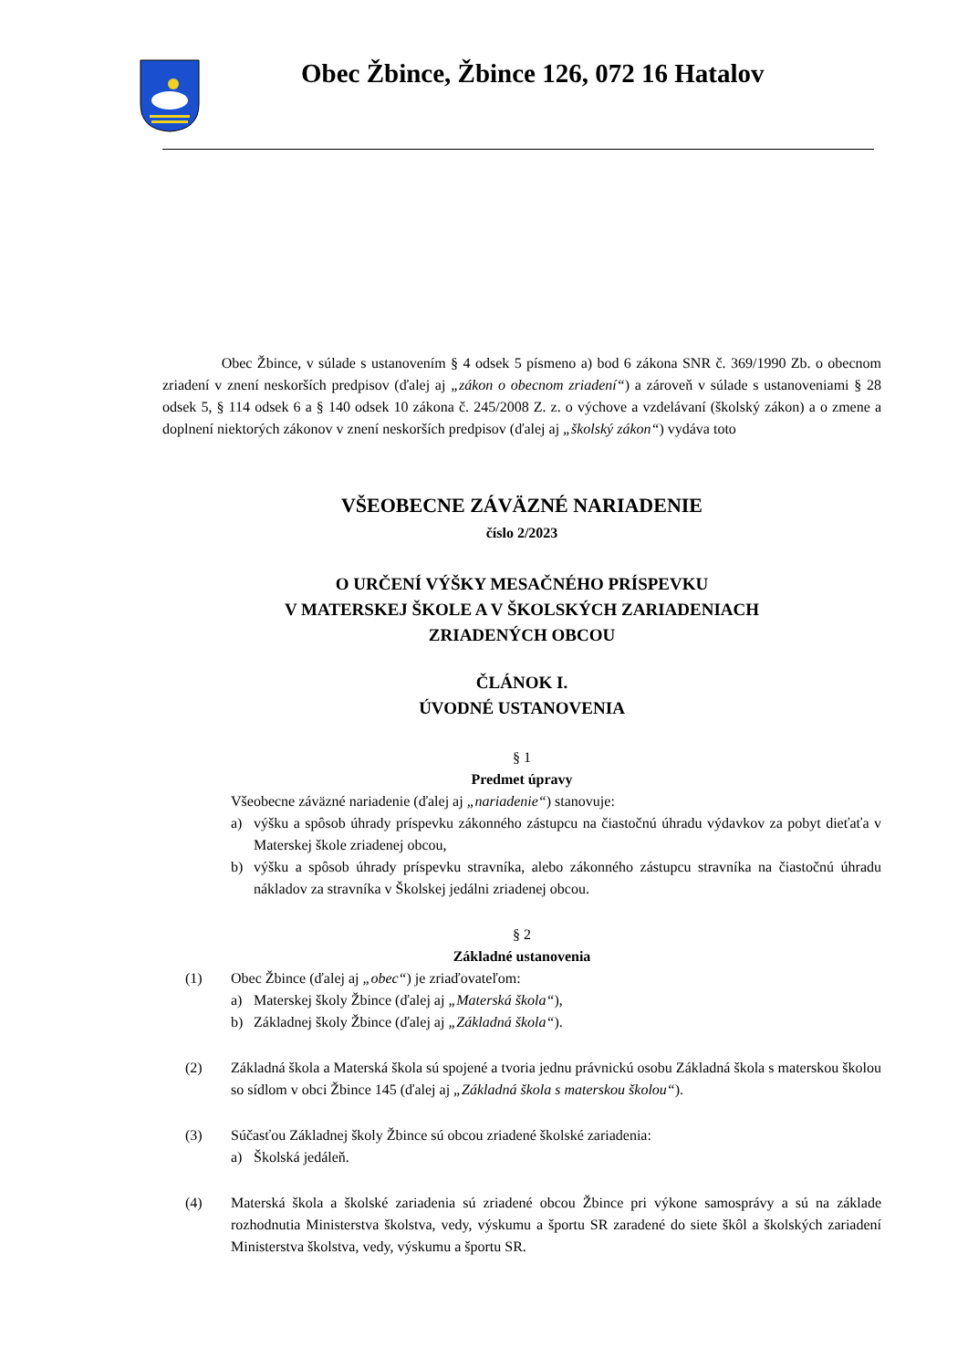Obec Žbince, Žbince 126, 072 16 Hatalov
Obec Žbince, v súlade s ustanovením § 4 odsek 5 písmeno a) bod 6 zákona SNR č. 369/1990 Zb. o obecnom zriadení v znení neskorších predpisov (ďalej aj „zákon o obecnom zriadení“) a zároveň v súlade s ustanoveniami § 28 odsek 5, § 114 odsek 6 a § 140 odsek 10 zákona č. 245/2008 Z. z. o výchove a vzdelávaní (školský zákon) a o zmene a doplnení niektorých zákonov v znení neskorších predpisov (ďalej aj „školský zákon“) vydáva toto
VŠEOBECNE ZÁVÄZNÉ NARIADENIE
číslo 2/2023
O URČENÍ VÝŠKY MESAČNÉHO PRÍSPEVKU
V MATERSKEJ ŠKOLE A V ŠKOLSKÝCH ZARIADENIACH
ZRIADENÝCH OBCOU
ČLÁNOK I.
ÚVODNÉ USTANOVENIA
§ 1
Predmet úpravy
Všeobecne záväzné nariadenie (ďalej aj „nariadenie“) stanovuje:
a) výšku a spôsob úhrady príspevku zákonného zástupcu na čiastočnú úhradu výdavkov za pobyt dieťaťa v Materskej škole zriadenej obcou,
b) výšku a spôsob úhrady príspevku stravníka, alebo zákonného zástupcu stravníka na čiastočnú úhradu nákladov za stravníka v Školskej jedálni zriadenej obcou.
§ 2
Základné ustanovenia
(1) Obec Žbince (ďalej aj „obec“) je zriaďovateľom:
a) Materskej školy Žbince (ďalej aj „Materská škola“),
b) Základnej školy Žbince (ďalej aj „Základná škola“).
(2) Základná škola a Materská škola sú spojené a tvoria jednu právnickú osobu Základná škola s materskou školou so sídlom v obci Žbince 145 (ďalej aj „Základná škola s materskou školou“).
(3) Súčasťou Základnej školy Žbince sú obcou zriadené školské zariadenia:
a) Školská jedáleň.
(4) Materská škola a školské zariadenia sú zriadené obcou Žbince pri výkone samosprávy a sú na základe rozhodnutia Ministerstva školstva, vedy, výskumu a športu SR zaradené do siete škôl a školských zariadení Ministerstva školstva, vedy, výskumu a športu SR.